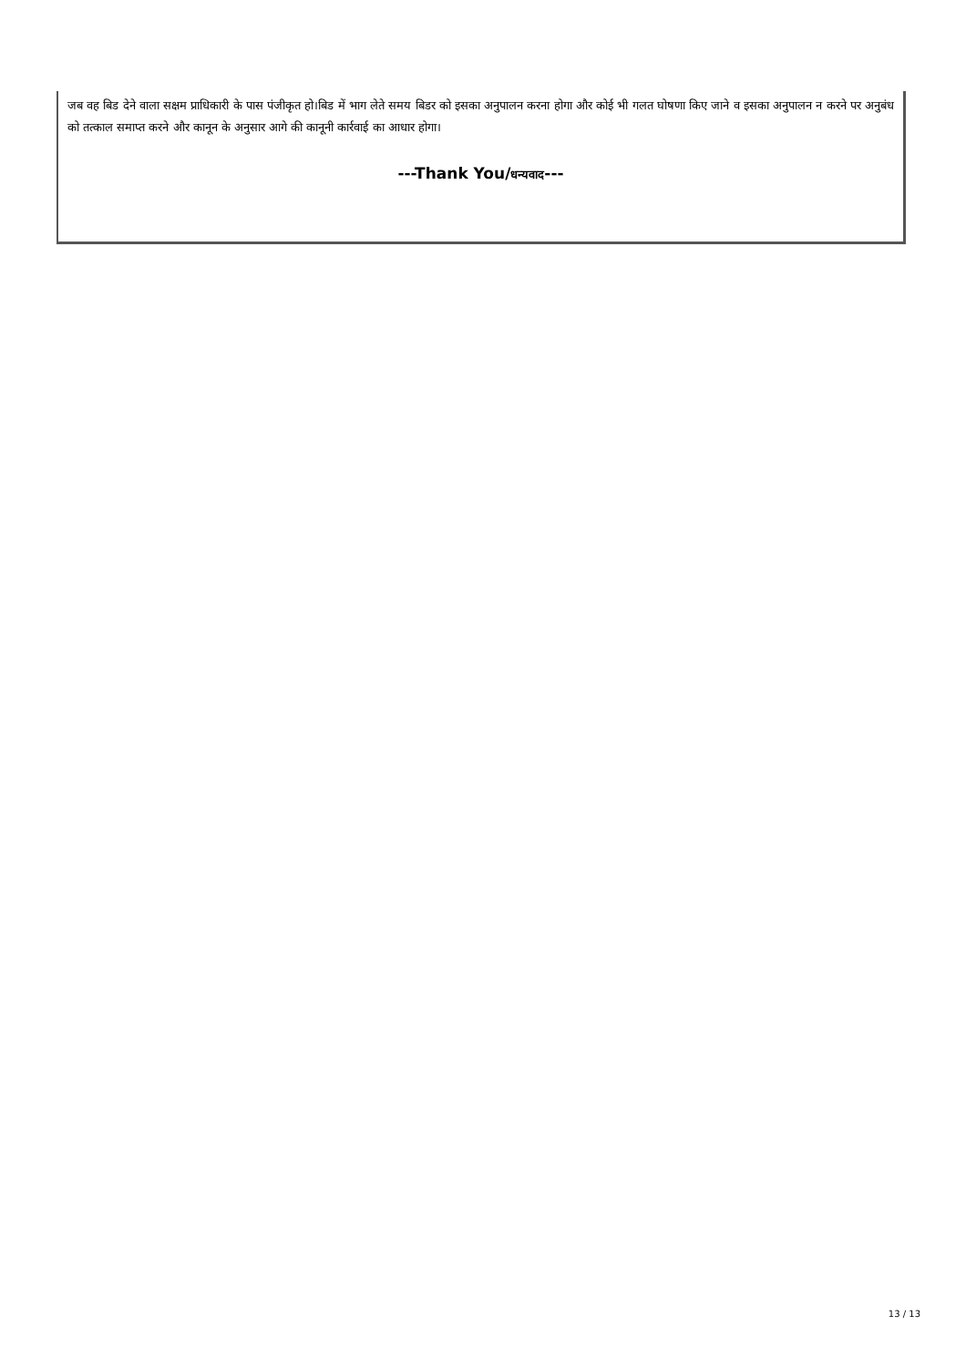जब वह बिड देने वाला सक्षम प्राधिकारी के पास पंजीकृत हो।बिड में भाग लेते समय बिडर को इसका अनुपालन करना होगा और कोई भी गलत घोषणा किए जाने व इसका अनुपालन न करने पर अनुबंध को तत्काल समाप्त करने और कानून के अनुसार आगे की कानूनी कार्रवाई का आधार होगा।
---Thank You/धन्यवाद---
13 / 13